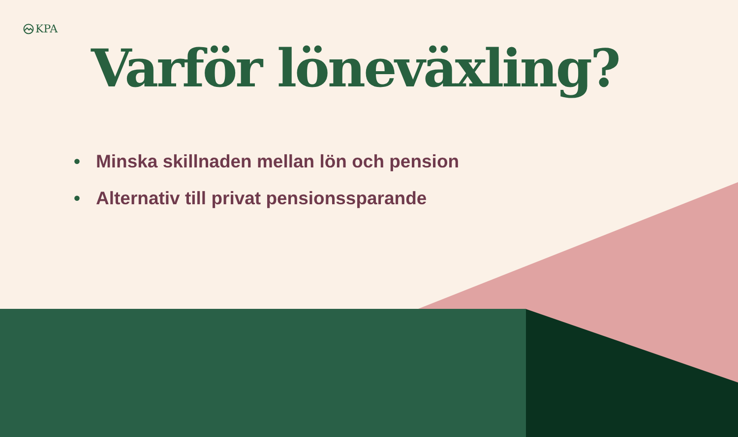KPA
Varför löneväxling?
• Minska skillnaden mellan lön och pension
• Alternativ till privat pensionssparande